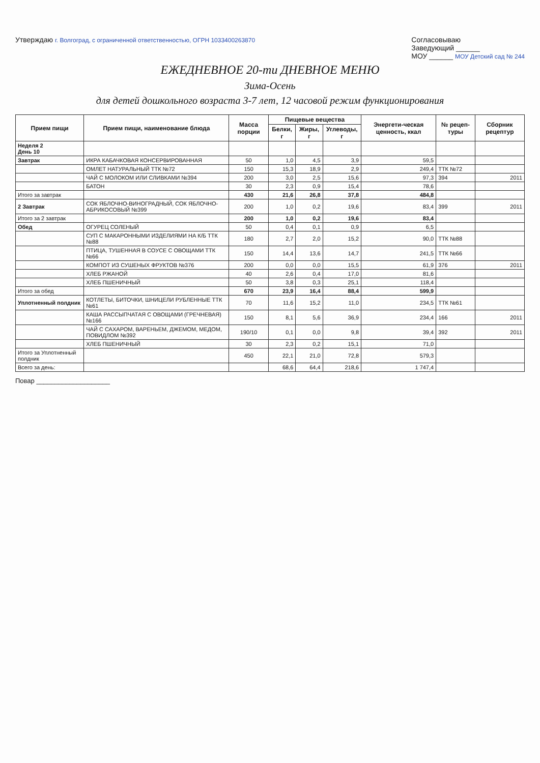Утверждаю г. Волгоград, с ограниченной ответственностью, ОГРН 1033400263870
Согласовываю
Заведующий ______
МОУ ______ МОУ Детский сад № 244
ЕЖЕДНЕВНОЕ 20-ти ДНЕВНОЕ МЕНЮ
Зима-Осень
для детей дошкольного возраста 3-7 лет, 12 часовой режим функционирования
| Прием пищи | Прием пищи, наименование блюда | Масса порции | Пищевые вещества | | | Энергети-ческая ценность, ккал | № рецеп-туры | Сборник рецептур |
| --- | --- | --- | --- | --- | --- | --- | --- | --- |
| | | | Белки, г | Жиры, г | Углеводы, г | | | |
| Неделя 2 День 10 | | | | | | | | |
| Завтрак | ИКРА КАБАЧКОВАЯ КОНСЕРВИРОВАННАЯ | 50 | 1,0 | 4,5 | 3,9 | 59,5 | | |
| | ОМЛЕТ НАТУРАЛЬНЫЙ ТТК №72 | 150 | 15,3 | 18,9 | 2,9 | 249,4 | ТТК №72 | |
| | ЧАЙ С МОЛОКОМ ИЛИ СЛИВКАМИ №394 | 200 | 3,0 | 2,5 | 15,6 | 97,3 | 394 | 2011 |
| | БАТОН | 30 | 2,3 | 0,9 | 15,4 | 78,6 | | |
| Итого за завтрак | | 430 | 21,6 | 26,8 | 37,8 | 484,8 | | |
| 2 Завтрак | СОК ЯБЛОЧНО-ВИНОГРАДНЫЙ, СОК ЯБЛОЧНО-АБРИКОСОВЫЙ №399 | 200 | 1,0 | 0,2 | 19,6 | 83,4 | 399 | 2011 |
| Итого за 2 завтрак | | 200 | 1,0 | 0,2 | 19,6 | 83,4 | | |
| Обед | ОГУРЕЦ СОЛЕНЫЙ | 50 | 0,4 | 0,1 | 0,9 | 6,5 | | |
| | СУП С МАКАРОННЫМИ ИЗДЕЛИЯМИ НА К/Б ТТК №88 | 180 | 2,7 | 2,0 | 15,2 | 90,0 | ТТК №88 | |
| | ПТИЦА, ТУШЕННАЯ В СОУСЕ С ОВОЩАМИ ТТК №66 | 150 | 14,4 | 13,6 | 14,7 | 241,5 | ТТК №66 | |
| | КОМПОТ ИЗ СУШЕНЫХ ФРУКТОВ №376 | 200 | 0,0 | 0,0 | 15,5 | 61,9 | 376 | 2011 |
| | ХЛЕБ РЖАНОЙ | 40 | 2,6 | 0,4 | 17,0 | 81,6 | | |
| | ХЛЕБ ПШЕНИЧНЫЙ | 50 | 3,8 | 0,3 | 25,1 | 118,4 | | |
| Итого за обед | | 670 | 23,9 | 16,4 | 88,4 | 599,9 | | |
| Уплотненный полдник | КОТЛЕТЫ, БИТОЧКИ, ШНИЦЕЛИ РУБЛЕННЫЕ ТТК №61 | 70 | 11,6 | 15,2 | 11,0 | 234,5 | ТТК №61 | |
| | КАША РАССЫПЧАТАЯ С ОВОЩАМИ (ГРЕЧНЕВАЯ) №166 | 150 | 8,1 | 5,6 | 36,9 | 234,4 | 166 | 2011 |
| | ЧАЙ С САХАРОМ, ВАРЕНЬЕМ, ДЖЕМОМ, МЕДОМ, ПОВИДЛОМ №392 | 190/10 | 0,1 | 0,0 | 9,8 | 39,4 | 392 | 2011 |
| | ХЛЕБ ПШЕНИЧНЫЙ | 30 | 2,3 | 0,2 | 15,1 | 71,0 | | |
| Итого за Уплотненный полдник | | 450 | 22,1 | 21,0 | 72,8 | 579,3 | | |
| Всего за день: | | | 68,6 | 64,4 | 218,6 | 1 747,4 | | |
Повар ____________________